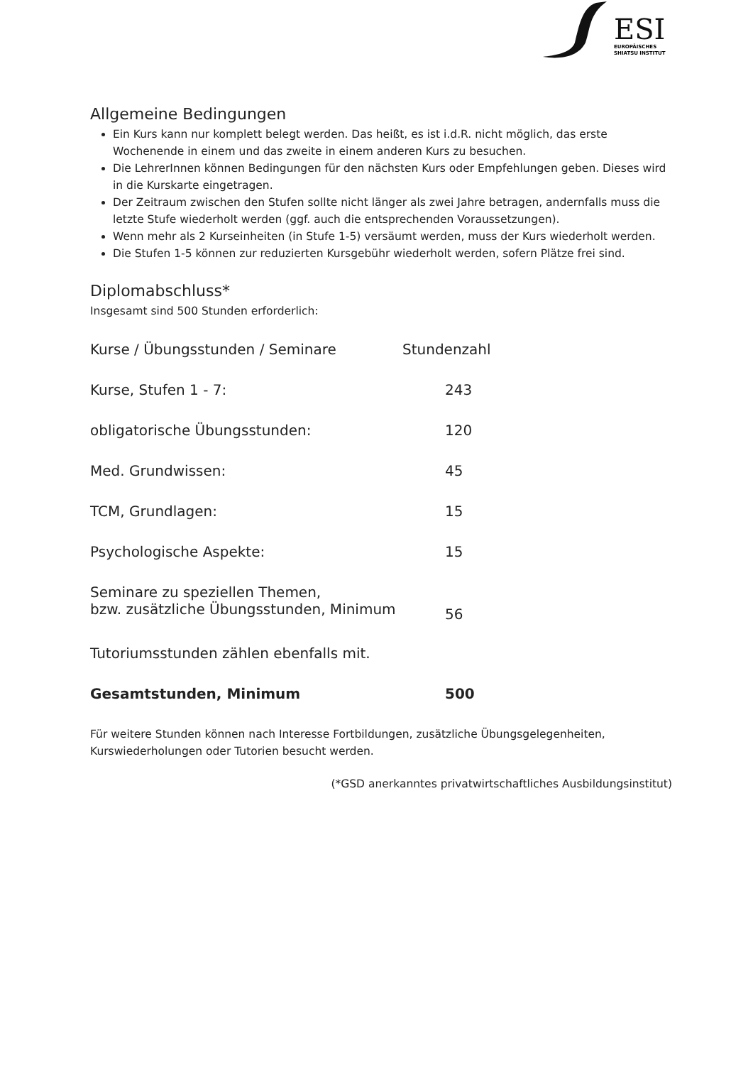ESI
EUROPÄISCHES
SHIATSU INSTITUT
Allgemeine Bedingungen
Ein Kurs kann nur komplett belegt werden. Das heißt, es ist i.d.R. nicht möglich, das erste Wochenende in einem und das zweite in einem anderen Kurs zu besuchen.
Die LehrerInnen können Bedingungen für den nächsten Kurs oder Empfehlungen geben. Dieses wird in die Kurskarte eingetragen.
Der Zeitraum zwischen den Stufen sollte nicht länger als zwei Jahre betragen, andernfalls muss die letzte Stufe wiederholt werden (ggf. auch die entsprechenden Voraussetzungen).
Wenn mehr als 2 Kurseinheiten (in Stufe 1-5) versäumt werden, muss der Kurs wiederholt werden.
Die Stufen 1-5 können zur reduzierten Kursgebühr wiederholt werden, sofern Plätze frei sind.
Diplomabschluss*
Insgesamt sind 500 Stunden erforderlich:
| Kurse / Übungsstunden / Seminare | Stundenzahl |
| --- | --- |
| Kurse, Stufen 1 - 7: | 243 |
| obligatorische Übungsstunden: | 120 |
| Med. Grundwissen: | 45 |
| TCM, Grundlagen: | 15 |
| Psychologische Aspekte: | 15 |
| Seminare zu speziellen Themen, bzw. zusätzliche Übungsstunden, Minimum | 56 |
| Tutoriumsstunden zählen ebenfalls mit. | |
| Gesamtstunden, Minimum | 500 |
Für weitere Stunden können nach Interesse Fortbildungen, zusätzliche Übungsgelegenheiten, Kurswiederholungen oder Tutorien besucht werden.
(*GSD anerkanntes privatwirtschaftliches Ausbildungsinstitut)